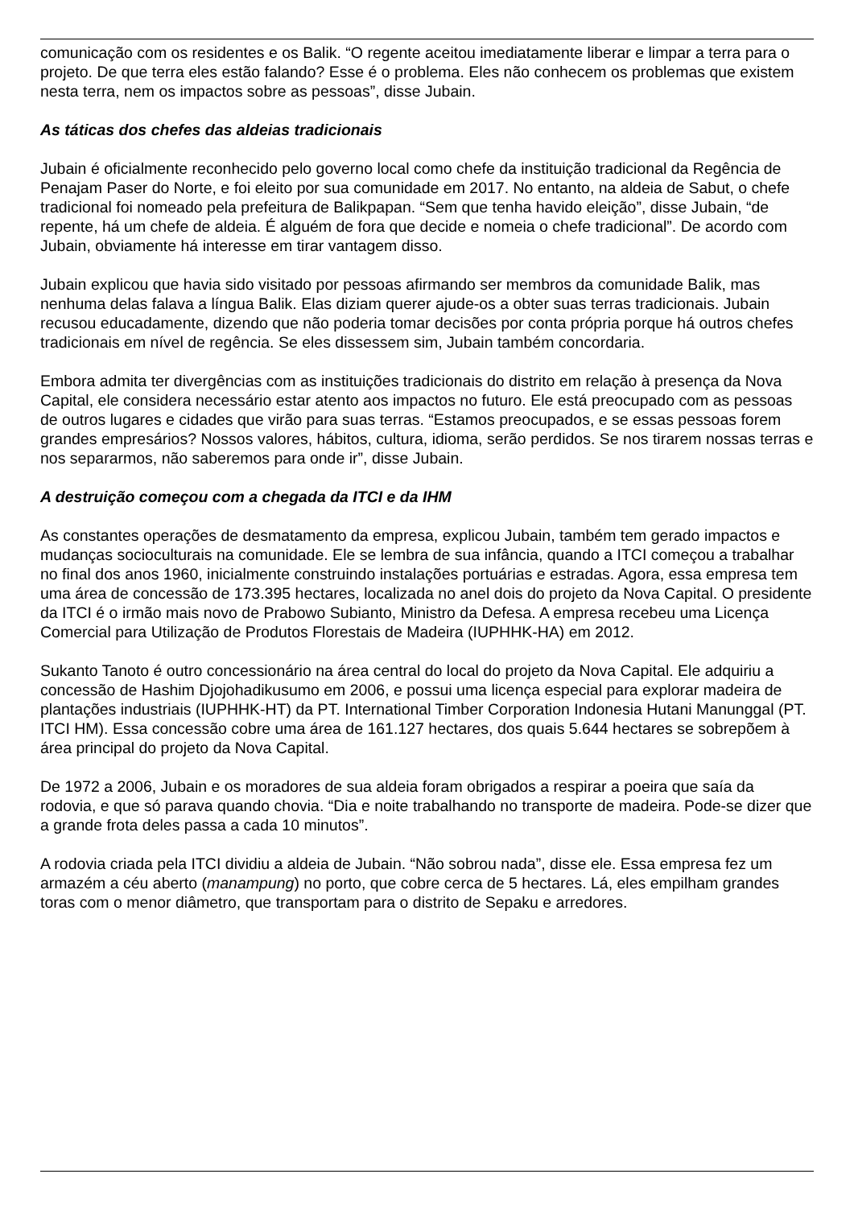comunicação com os residentes e os Balik. “O regente aceitou imediatamente liberar e limpar a terra para o projeto. De que terra eles estão falando? Esse é o problema. Eles não conhecem os problemas que existem nesta terra, nem os impactos sobre as pessoas”, disse Jubain.
As táticas dos chefes das aldeias tradicionais
Jubain é oficialmente reconhecido pelo governo local como chefe da instituição tradicional da Regência de Penajam Paser do Norte, e foi eleito por sua comunidade em 2017. No entanto, na aldeia de Sabut, o chefe tradicional foi nomeado pela prefeitura de Balikpapan. “Sem que tenha havido eleição”, disse Jubain, “de repente, há um chefe de aldeia. É alguém de fora que decide e nomeia o chefe tradicional”. De acordo com Jubain, obviamente há interesse em tirar vantagem disso.
Jubain explicou que havia sido visitado por pessoas afirmando ser membros da comunidade Balik, mas nenhuma delas falava a língua Balik. Elas diziam querer ajude-os a obter suas terras tradicionais. Jubain recusou educadamente, dizendo que não poderia tomar decisões por conta própria porque há outros chefes tradicionais em nível de regência. Se eles dissessem sim, Jubain também concordaria.
Embora admita ter divergências com as instituições tradicionais do distrito em relação à presença da Nova Capital, ele considera necessário estar atento aos impactos no futuro. Ele está preocupado com as pessoas de outros lugares e cidades que virão para suas terras. “Estamos preocupados, e se essas pessoas forem grandes empresários? Nossos valores, hábitos, cultura, idioma, serão perdidos. Se nos tirarem nossas terras e nos separarmos, não saberemos para onde ir”, disse Jubain.
A destruição começou com a chegada da ITCI e da IHM
As constantes operações de desmatamento da empresa, explicou Jubain, também tem gerado impactos e mudanças socioculturais na comunidade. Ele se lembra de sua infância, quando a ITCI começou a trabalhar no final dos anos 1960, inicialmente construindo instalações portuárias e estradas. Agora, essa empresa tem uma área de concessão de 173.395 hectares, localizada no anel dois do projeto da Nova Capital. O presidente da ITCI é o irmão mais novo de Prabowo Subianto, Ministro da Defesa. A empresa recebeu uma Licença Comercial para Utilização de Produtos Florestais de Madeira (IUPHHK-HA) em 2012.
Sukanto Tanoto é outro concessionário na área central do local do projeto da Nova Capital. Ele adquiriu a concessão de Hashim Djojohadikusumo em 2006, e possui uma licença especial para explorar madeira de plantações industriais (IUPHHK-HT) da PT. International Timber Corporation Indonesia Hutani Manunggal (PT. ITCI HM). Essa concessão cobre uma área de 161.127 hectares, dos quais 5.644 hectares se sobrepõem à área principal do projeto da Nova Capital.
De 1972 a 2006, Jubain e os moradores de sua aldeia foram obrigados a respirar a poeira que saía da rodovia, e que só parava quando chovia. “Dia e noite trabalhando no transporte de madeira. Pode-se dizer que a grande frota deles passa a cada 10 minutos”.
A rodovia criada pela ITCI dividiu a aldeia de Jubain. “Não sobrou nada”, disse ele. Essa empresa fez um armazém a céu aberto (manampung) no porto, que cobre cerca de 5 hectares. Lá, eles empilham grandes toras com o menor diâmetro, que transportam para o distrito de Sepaku e arredores.